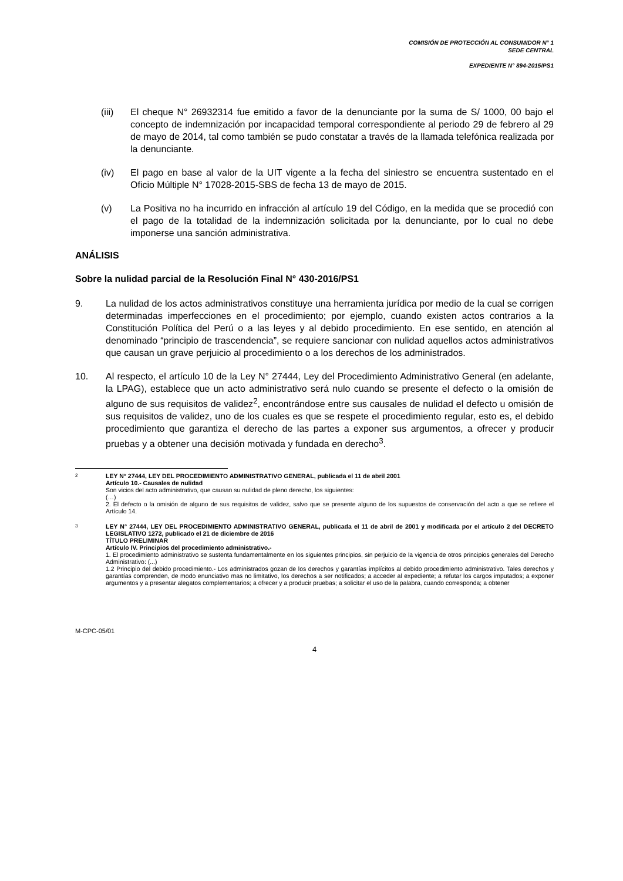COMISIÓN DE PROTECCIÓN AL CONSUMIDOR N° 1
SEDE CENTRAL
EXPEDIENTE N° 894-2015/PS1
(iii) El cheque N° 26932314 fue emitido a favor de la denunciante por la suma de S/ 1000, 00 bajo el concepto de indemnización por incapacidad temporal correspondiente al periodo 29 de febrero al 29 de mayo de 2014, tal como también se pudo constatar a través de la llamada telefónica realizada por la denunciante.
(iv) El pago en base al valor de la UIT vigente a la fecha del siniestro se encuentra sustentado en el Oficio Múltiple N° 17028-2015-SBS de fecha 13 de mayo de 2015.
(v) La Positiva no ha incurrido en infracción al artículo 19 del Código, en la medida que se procedió con el pago de la totalidad de la indemnización solicitada por la denunciante, por lo cual no debe imponerse una sanción administrativa.
ANÁLISIS
Sobre la nulidad parcial de la Resolución Final N° 430-2016/PS1
9. La nulidad de los actos administrativos constituye una herramienta jurídica por medio de la cual se corrigen determinadas imperfecciones en el procedimiento; por ejemplo, cuando existen actos contrarios a la Constitución Política del Perú o a las leyes y al debido procedimiento. En ese sentido, en atención al denominado “principio de trascendencia”, se requiere sancionar con nulidad aquellos actos administrativos que causan un grave perjuicio al procedimiento o a los derechos de los administrados.
10. Al respecto, el artículo 10 de la Ley N° 27444, Ley del Procedimiento Administrativo General (en adelante, la LPAG), establece que un acto administrativo será nulo cuando se presente el defecto o la omisión de alguno de sus requisitos de validez<sup>2</sup>, encontrándose entre sus causales de nulidad el defecto u omisión de sus requisitos de validez, uno de los cuales es que se respete el procedimiento regular, esto es, el debido procedimiento que garantiza el derecho de las partes a exponer sus argumentos, a ofrecer y producir pruebas y a obtener una decisión motivada y fundada en derecho<sup>3</sup>.
2
LEY N° 27444, LEY DEL PROCEDIMIENTO ADMINISTRATIVO GENERAL, publicada el 11 de abril 2001
Artículo 10.- Causales de nulidad
Son vicios del acto administrativo, que causan su nulidad de pleno derecho, los siguientes:
(…)
2. El defecto o la omisión de alguno de sus requisitos de validez, salvo que se presente alguno de los supuestos de conservación del acto a que se refiere el Artículo 14.
3
LEY N° 27444, LEY DEL PROCEDIMIENTO ADMINISTRATIVO GENERAL, publicada el 11 de abril de 2001 y modificada por el artículo 2 del DECRETO LEGISLATIVO 1272, publicado el 21 de diciembre de 2016
TÍTULO PRELIMINAR
Artículo IV. Principios del procedimiento administrativo.-
1. El procedimiento administrativo se sustenta fundamentalmente en los siguientes principios, sin perjuicio de la vigencia de otros principios generales del Derecho Administrativo: (...)
1.2 Principio del debido procedimiento.- Los administrados gozan de los derechos y garantías implícitos al debido procedimiento administrativo. Tales derechos y garantías comprenden, de modo enunciativo mas no limitativo, los derechos a ser notificados; a acceder al expediente; a refutar los cargos imputados; a exponer argumentos y a presentar alegatos complementarios; a ofrecer y a producir pruebas; a solicitar el uso de la palabra, cuando corresponda; a obtener
M-CPC-05/01
4